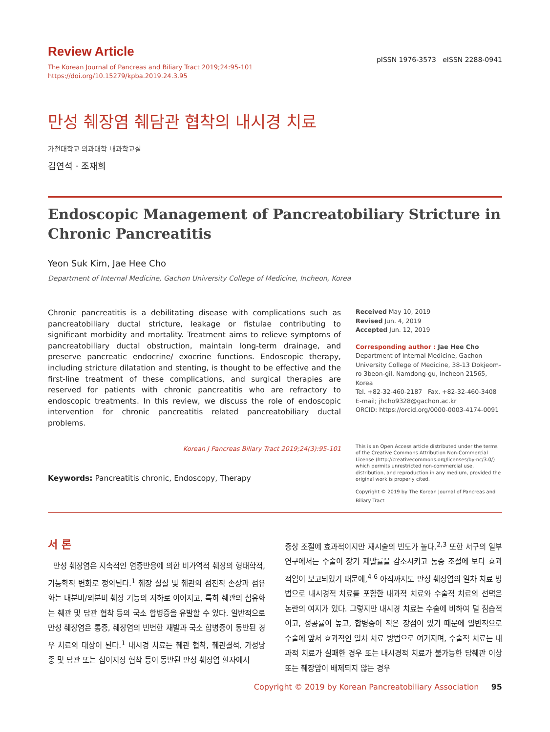Review Article
The Korean Journal of Pancreas and Biliary Tract 2019;24:95-101
https://doi.org/10.15279/kpba.2019.24.3.95
pISSN 1976-3573 eISSN 2288-0941
만성 췌장염 췌담관 협착의 내시경 치료
가천대학교 의과대학 내과학교실
김연석 · 조재희
Endoscopic Management of Pancreatobiliary Stricture in Chronic Pancreatitis
Yeon Suk Kim, Jae Hee Cho
Department of Internal Medicine, Gachon University College of Medicine, Incheon, Korea
Chronic pancreatitis is a debilitating disease with complications such as pancreatobiliary ductal stricture, leakage or fistulae contributing to significant morbidity and mortality. Treatment aims to relieve symptoms of pancreatobiliary ductal obstruction, maintain long-term drainage, and preserve pancreatic endocrine/ exocrine functions. Endoscopic therapy, including stricture dilatation and stenting, is thought to be effective and the first-line treatment of these complications, and surgical therapies are reserved for patients with chronic pancreatitis who are refractory to endoscopic treatments. In this review, we discuss the role of endoscopic intervention for chronic pancreatitis related pancreatobiliary ductal problems.
Korean J Pancreas Biliary Tract 2019;24(3):95-101
Keywords: Pancreatitis chronic, Endoscopy, Therapy
Received May 10, 2019
Revised Jun. 4, 2019
Accepted Jun. 12, 2019
Corresponding author : Jae Hee Cho
Department of Internal Medicine, Gachon University College of Medicine, 38-13 Dokjeom-ro 3beon-gil, Namdong-gu, Incheon 21565, Korea
Tel. +82-32-460-2187 Fax. +82-32-460-3408
E-mail; jhcho9328@gachon.ac.kr
ORCID: https://orcid.org/0000-0003-4174-0091
This is an Open Access article distributed under the terms of the Creative Commons Attribution Non-Commercial License (http://creativecommons.org/licenses/by-nc/3.0/) which permits unrestricted non-commercial use, distribution, and reproduction in any medium, provided the original work is properly cited.
Copyright © 2019 by The Korean Journal of Pancreas and Biliary Tract
서 론
만성 췌장염은 지속적인 염증반응에 의한 비가역적 췌장의 형태학적, 기능학적 변화로 정의된다.<sup>1</sup> 췌장 실질 및 췌관의 점진적 손상과 섬유화는 내분비/외분비 췌장 기능의 저하로 이어지고, 특히 췌관의 섬유화는 췌관 및 담관 협착 등의 국소 합병증을 유발할 수 있다. 일반적으로 만성 췌장염은 통증, 췌장염의 빈번한 재발과 국소 합병증이 동반된 경우 치료의 대상이 된다.<sup>1</sup> 내시경 치료는 췌관 협착, 췌관결석, 가성낭종 및 담관 또는 십이지장 협착 등이 동반된 만성 췌장염 환자에서
증상 조절에 효과적이지만 재시술의 빈도가 높다.<sup>2,3</sup> 또한 서구의 일부 연구에서는 수술이 장기 재발률을 감소시키고 통증 조절에 보다 효과적임이 보고되었기 때문에,<sup>4-6</sup> 아직까지도 만성 췌장염의 일차 치료 방법으로 내시경적 치료를 포함한 내과적 치료와 수술적 치료의 선택은 논란의 여지가 있다. 그렇지만 내시경 치료는 수술에 비하여 덜 침습적이고, 성공률이 높고, 합병증이 적은 장점이 있기 때문에 일반적으로 수술에 앞서 효과적인 일차 치료 방법으로 여겨지며, 수술적 치료는 내과적 치료가 실패한 경우 또는 내시경적 치료가 불가능한 담췌관 이상 또는 췌장암이 배제되지 않는 경우
Copyright © 2019 by Korean Pancreatobiliary Association 95